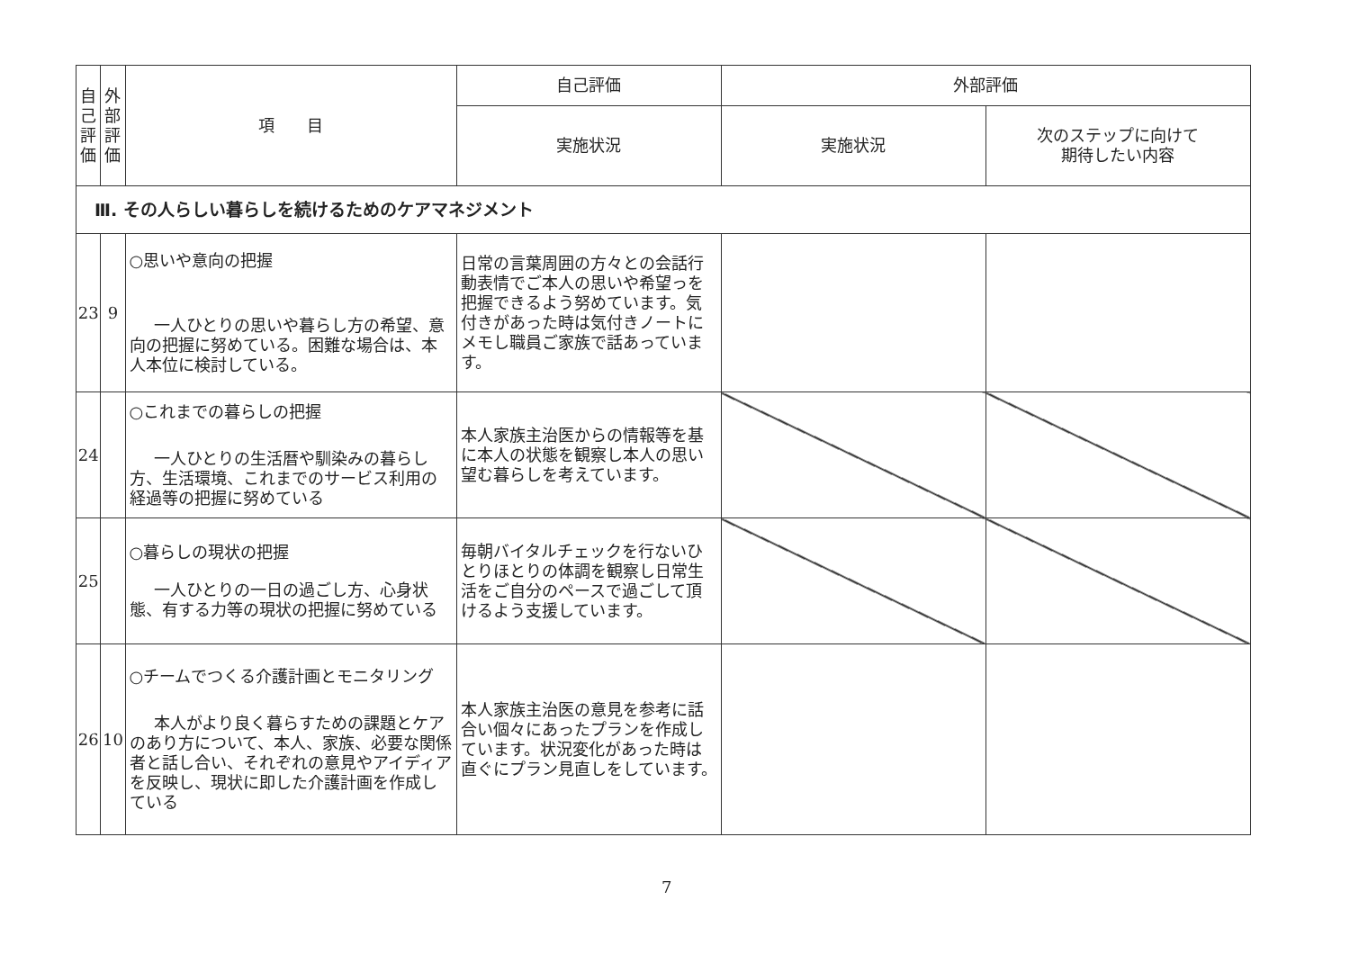| 自己評価 | 外部評価 | 項 目 | 自己評価 | 外部評価 | |
| --- | --- | --- | --- | --- | --- |
| | | | 実施状況 | 実施状況 | 次のステップに向けて 期待したい内容 |
| Ⅲ. その人らしい暮らしを続けるためのケアマネジメント | | | | | |
| 23 | 9 | ○思いや意向の把握 一人ひとりの思いや暮らし方の希望、意向の把握に努めている。困難な場合は、本人本位に検討している。 | 日常の言葉周囲の方々との会話行動表情でご本人の思いや希望っを把握できるよう努めています。気付きがあった時は気付きノートにメモし職員ご家族で話あっています。 | | |
| 24 | | ○これまでの暮らしの把握 一人ひとりの生活暦や馴染みの暮らし方、生活環境、これまでのサービス利用の経過等の把握に努めている | 本人家族主治医からの情報等を基に本人の状態を観察し本人の思い望む暮らしを考えています。 | | |
| 25 | | ○暮らしの現状の把握 一人ひとりの一日の過ごし方、心身状態、有する力等の現状の把握に努めている | 毎朝バイタルチェックを行ないひとりほとりの体調を観察し日常生活をご自分のペースで過ごして頂けるよう支援しています。 | | |
| 26 | 10 | ○チームでつくる介護計画とモニタリング 本人がより良く暮らすための課題とケアのあり方について、本人、家族、必要な関係者と話し合い、それぞれの意見やアイディアを反映し、現状に即した介護計画を作成している | 本人家族主治医の意見を参考に話合い個々にあったプランを作成しています。状況変化があった時は直ぐにプラン見直しをしています。 | | |
7